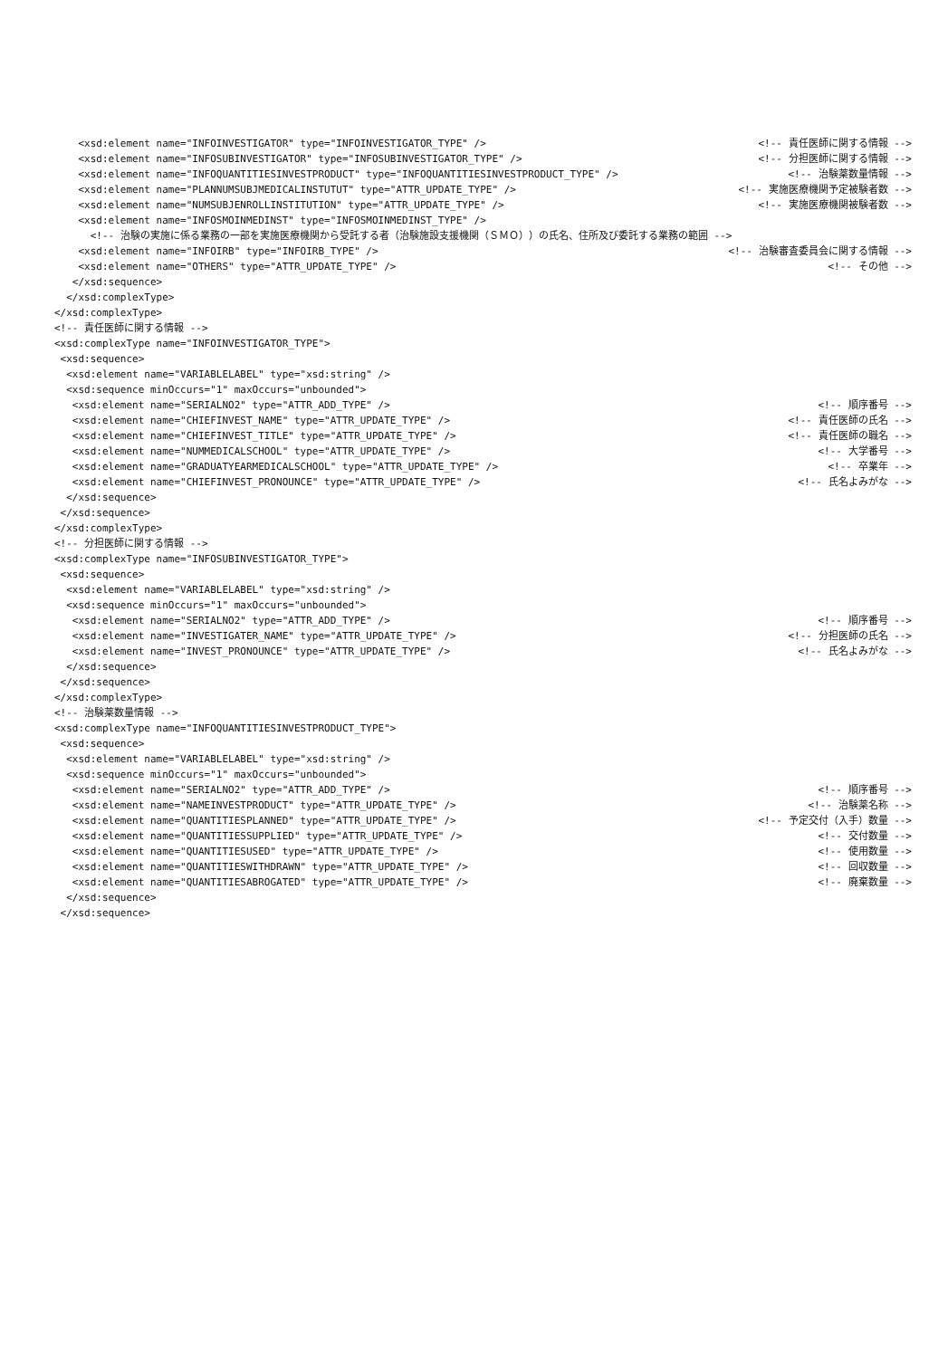<xsd:element name="INFOINVESTIGATOR" type="INFOINVESTIGATOR_TYPE" /> <!-- 責任医師に関する情報 -->
<xsd:element name="INFOSUBINVESTIGATOR" type="INFOSUBINVESTIGATOR_TYPE" /> <!-- 分担医師に関する情報 -->
<xsd:element name="INFOQUANTITIESINVESTPRODUCT" type="INFOQUANTITIESINVESTPRODUCT_TYPE" /> <!-- 治験薬数量情報 -->
<xsd:element name="PLANNUMSUBJMEDICALINSTUTUT" type="ATTR_UPDATE_TYPE" /> <!-- 実施医療機関予定被験者数 -->
<xsd:element name="NUMSUBJENROLLINSTITUTION" type="ATTR_UPDATE_TYPE" /> <!-- 実施医療機関被験者数 -->
<xsd:element name="INFOSMOINMEDINST" type="INFOSMOINMEDINST_TYPE" />
<!-- 治験の実施に係る業務の一部を実施医療機関から受託する者（治験施設支援機関（ＳＭＯ））の氏名、住所及び委託する業務の範囲 -->
<xsd:element name="INFOIRB" type="INFOIRB_TYPE" /> <!-- 治験審査委員会に関する情報 -->
<xsd:element name="OTHERS" type="ATTR_UPDATE_TYPE" /> <!-- その他 -->
</xsd:sequence> </xsd:complexType> </xsd:complexType> <!-- 責任医師に関する情報 --> <xsd:complexType name="INFOINVESTIGATOR_TYPE"> <xsd:sequence> <xsd:element name="VARIABLELABEL" type="xsd:string" /> <xsd:sequence minOccurs="1" maxOccurs="unbounded">
<xsd:element name="SERIALNO2" type="ATTR_ADD_TYPE" /> <!-- 順序番号 -->
<xsd:element name="CHIEFINVEST_NAME" type="ATTR_UPDATE_TYPE" /> <!-- 責任医師の氏名 -->
<xsd:element name="CHIEFINVEST_TITLE" type="ATTR_UPDATE_TYPE" /> <!-- 責任医師の職名 -->
<xsd:element name="NUMMEDICALSCHOOL" type="ATTR_UPDATE_TYPE" /> <!-- 大学番号 -->
<xsd:element name="GRADUATYEARMEDICALSCHOOL" type="ATTR_UPDATE_TYPE" /> <!-- 卒業年 -->
<xsd:element name="CHIEFINVEST_PRONOUNCE" type="ATTR_UPDATE_TYPE" /> <!-- 氏名よみがな -->
</xsd:sequence> </xsd:sequence> </xsd:complexType> <!-- 分担医師に関する情報 --> <xsd:complexType name="INFOSUBINVESTIGATOR_TYPE"> <xsd:sequence> <xsd:element name="VARIABLELABEL" type="xsd:string" /> <xsd:sequence minOccurs="1" maxOccurs="unbounded">
<xsd:element name="SERIALNO2" type="ATTR_ADD_TYPE" /> <!-- 順序番号 -->
<xsd:element name="INVESTIGATER_NAME" type="ATTR_UPDATE_TYPE" /> <!-- 分担医師の氏名 -->
<xsd:element name="INVEST_PRONOUNCE" type="ATTR_UPDATE_TYPE" /> <!-- 氏名よみがな -->
</xsd:sequence> </xsd:sequence> </xsd:complexType> <!-- 治験薬数量情報 --> <xsd:complexType name="INFOQUANTITIESINVESTPRODUCT_TYPE"> <xsd:sequence> <xsd:element name="VARIABLELABEL" type="xsd:string" /> <xsd:sequence minOccurs="1" maxOccurs="unbounded">
<xsd:element name="SERIALNO2" type="ATTR_ADD_TYPE" /> <!-- 順序番号 -->
<xsd:element name="NAMEINVESTPRODUCT" type="ATTR_UPDATE_TYPE" /> <!-- 治験薬名称 -->
<xsd:element name="QUANTITIESPLANNED" type="ATTR_UPDATE_TYPE" /> <!-- 予定交付（入手）数量 -->
<xsd:element name="QUANTITIESSUPPLIED" type="ATTR_UPDATE_TYPE" /> <!-- 交付数量 -->
<xsd:element name="QUANTITIESUSED" type="ATTR_UPDATE_TYPE" /> <!-- 使用数量 -->
<xsd:element name="QUANTITIESWITHDRAWN" type="ATTR_UPDATE_TYPE" /> <!-- 回収数量 -->
<xsd:element name="QUANTITIESABROGATED" type="ATTR_UPDATE_TYPE" /> <!-- 廃棄数量 -->
</xsd:sequence> </xsd:sequence>